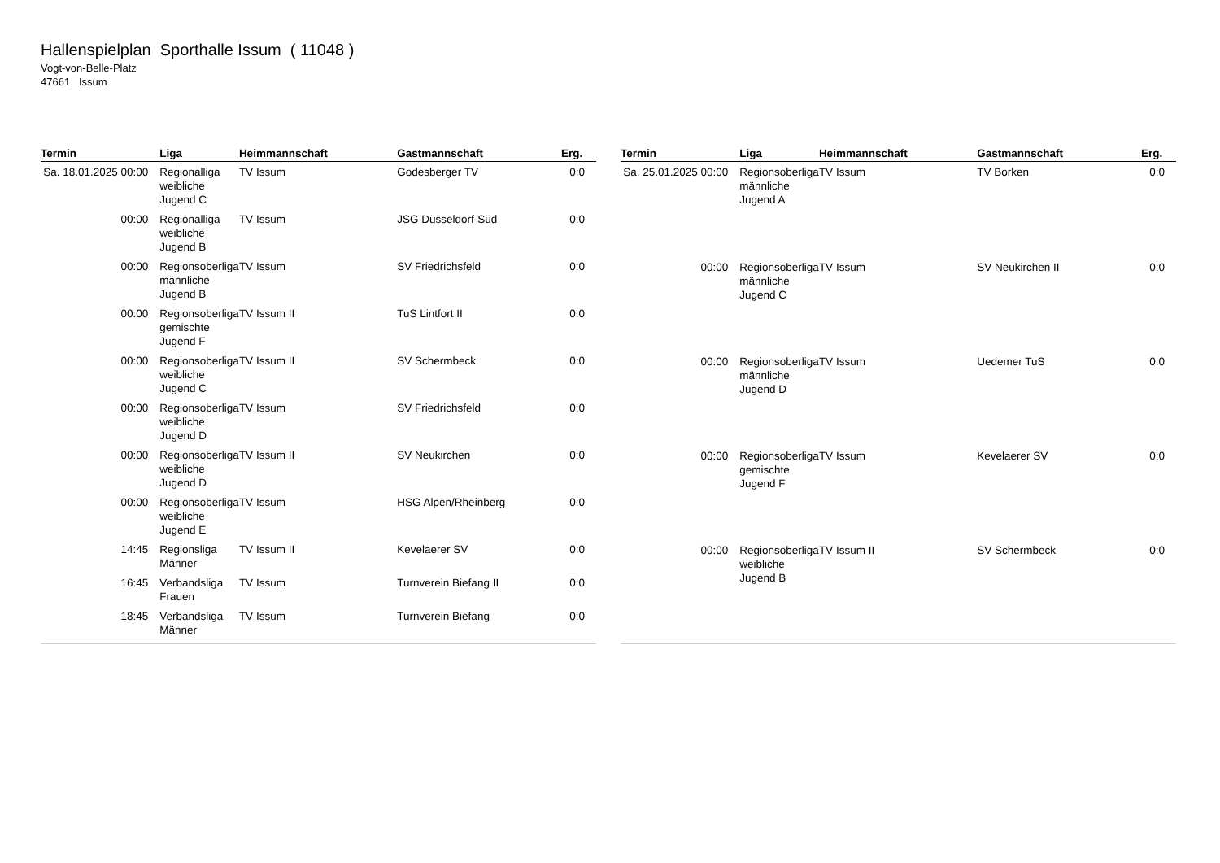Hallenspielplan Sporthalle Issum ( 11048 )
Vogt-von-Belle-Platz
47661 Issum
| Termin | Liga | Heimmannschaft | Gastmannschaft | Erg. |
| --- | --- | --- | --- | --- |
| Sa. 18.01.2025 00:00 | Regionalliga weibliche Jugend C | TV Issum | Godesberger TV | 0:0 |
| 00:00 | Regionalliga weibliche Jugend B | TV Issum | JSG Düsseldorf-Süd | 0:0 |
| 00:00 | Regionsoberliga männliche Jugend B | TV Issum | SV Friedrichsfeld | 0:0 |
| 00:00 | Regionsoberliga gemischte Jugend F | TV Issum II | TuS Lintfort II | 0:0 |
| 00:00 | Regionsoberliga weibliche Jugend C | TV Issum II | SV Schermbeck | 0:0 |
| 00:00 | Regionsoberliga weibliche Jugend D | TV Issum | SV Friedrichsfeld | 0:0 |
| 00:00 | Regionsoberliga weibliche Jugend D | TV Issum II | SV Neukirchen | 0:0 |
| 00:00 | Regionsoberliga weibliche Jugend E | TV Issum | HSG Alpen/Rheinberg | 0:0 |
| 14:45 | Regionsliga Männer | TV Issum II | Kevelaerer SV | 0:0 |
| 16:45 | Verbandsliga Frauen | TV Issum | Turnverein Biefang II | 0:0 |
| 18:45 | Verbandsliga Männer | TV Issum | Turnverein Biefang | 0:0 |
| Termin | Liga | Heimmannschaft | Gastmannschaft | Erg. |
| --- | --- | --- | --- | --- |
| Sa. 25.01.2025 00:00 | Regionsoberliga männliche Jugend A | TV Issum | TV Borken | 0:0 |
| 00:00 | Regionsoberliga männliche Jugend C | TV Issum | SV Neukirchen II | 0:0 |
| 00:00 | Regionsoberliga männliche Jugend D | TV Issum | Uedemer TuS | 0:0 |
| 00:00 | Regionsoberliga gemischte Jugend F | TV Issum | Kevelaerer SV | 0:0 |
| 00:00 | Regionsoberliga weibliche Jugend B | TV Issum II | SV Schermbeck | 0:0 |